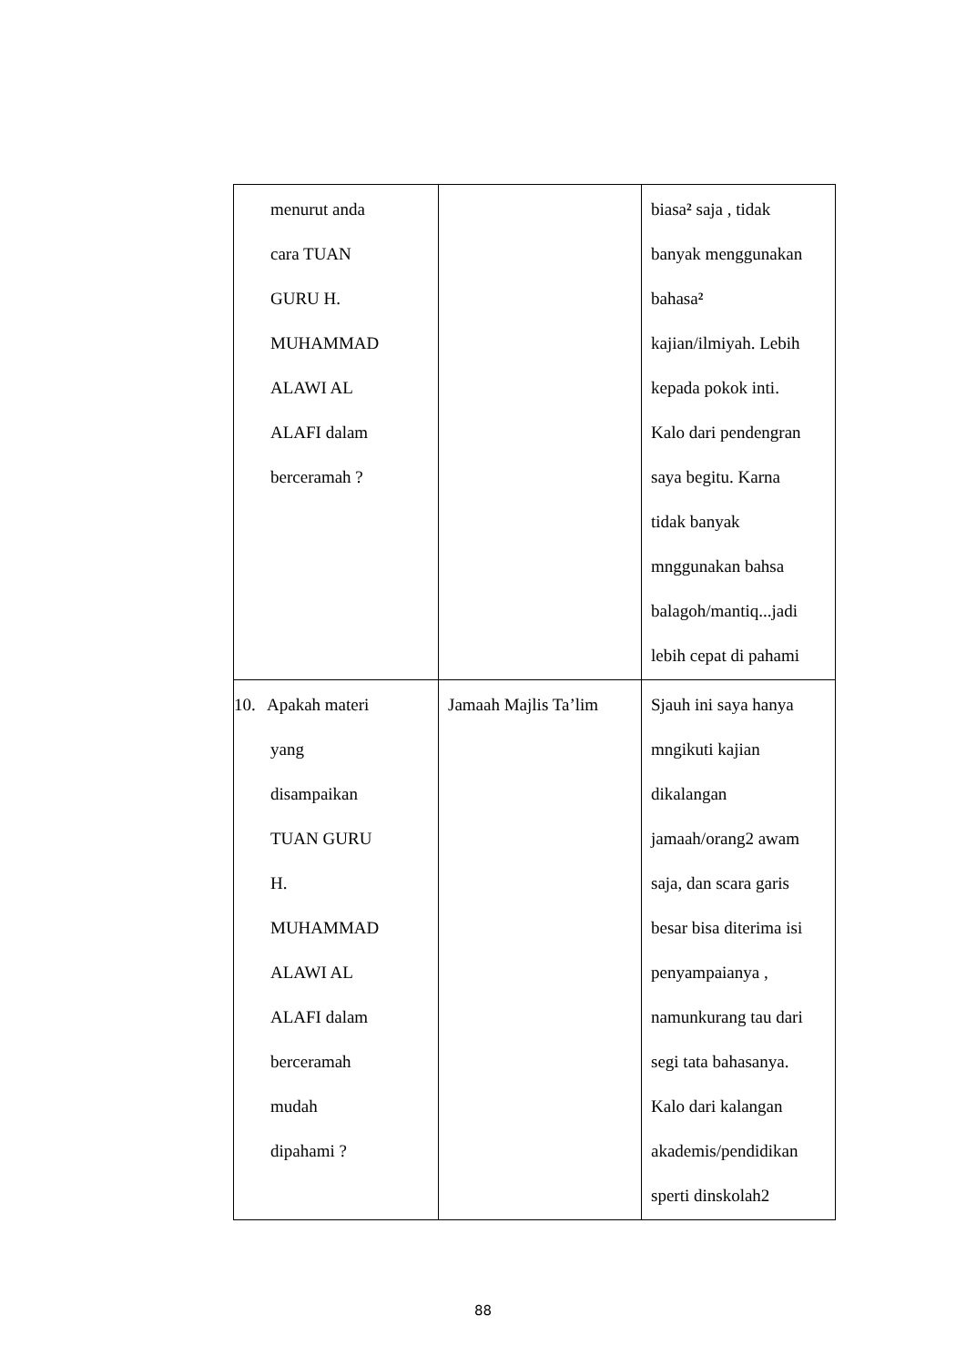| menurut anda cara TUAN GURU H. MUHAMMAD ALAWI AL ALAFI dalam berceramah ? | | biasa ² saja , tidak banyak menggunakan bahasa ² kajian/ilmiyah. Lebih kepada pokok inti. Kalo dari pendengran saya begitu. Karna tidak banyak mnggunakan bahsa balagoh/mantiq...jadi lebih cepat di pahami |
| 10. Apakah materi yang disampaikan TUAN GURU H. MUHAMMAD ALAWI AL ALAFI dalam berceramah mudah dipahami ? | Jamaah Majlis Ta’lim | Sjauh ini saya hanya mngikuti kajian dikalangan jamaah/orang2 awam saja, dan scara garis besar bisa diterima isi penyampaianya , namunkurang tau dari segi tata bahasanya. Kalo dari kalangan akademis/pendidikan sperti dinskolah2 |
88